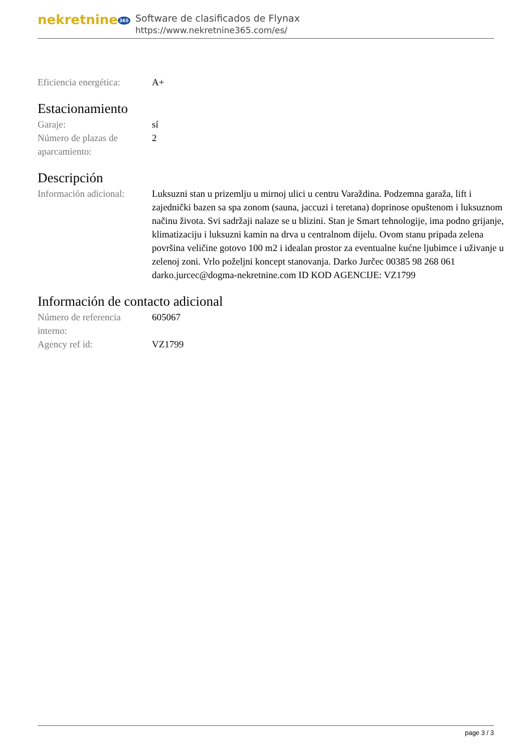nekretnine 365
Software de clasificados de Flynax
https://www.nekretnine365.com/es/
| Eficiencia energética: | A+ |
Estacionamiento
| Garaje: | sí |
| Número de plazas de aparcamiento: | 2 |
Descripción
| Información adicional: | Luksuzni stan u prizemlju u mirnoj ulici u centru Varaždina. Podzemna garaža, lift i zajednički bazen sa spa zonom (sauna, jaccuzi i teretana) doprinose opuštenom i luksuznom načinu života. Svi sadržaji nalaze se u blizini. Stan je Smart tehnologije, ima podno grijanje, klimatizaciju i luksuzni kamin na drva u centralnom dijelu. Ovom stanu pripada zelena površina veličine gotovo 100 m2 i idealan prostor za eventualne kućne ljubimce i uživanje u zelenoj zoni. Vrlo poželjni koncept stanovanja. Darko Jurčec 00385 98 268 061 darko.jurcec@dogma-nekretnine.com ID KOD AGENCIJE: VZ1799 |
Información de contacto adicional
| Número de referencia interno: | 605067 |
| Agency ref id: | VZ1799 |
page 3 / 3